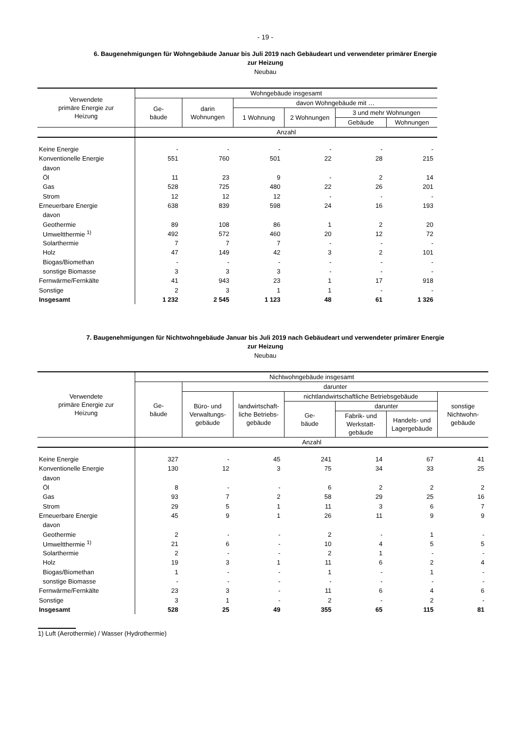- 19 -
6. Baugenehmigungen für Wohngebäude Januar bis Juli 2019 nach Gebäudeart und verwendeter primärer Energie
zur Heizung
Neubau
| Verwendete primäre Energie zur Heizung | Wohngebäude insgesamt | | | | | |
| --- | --- | --- | --- | --- | --- | --- |
| | Ge- bäude | darin Wohnungen | davon Wohngebäude mit … | | | |
| | | | 1 Wohnung | 2 Wohnungen | 3 und mehr Wohnungen | |
| | | | | | Gebäude | Wohnungen |
| | Anzahl | | | | | |
| Keine Energie | - | - | - | - | - | - |
| Konventionelle Energie | 551 | 760 | 501 | 22 | 28 | 215 |
| davon | | | | | | |
| Öl | 11 | 23 | 9 | - | 2 | 14 |
| Gas | 528 | 725 | 480 | 22 | 26 | 201 |
| Strom | 12 | 12 | 12 | - | - | - |
| Erneuerbare Energie | 638 | 839 | 598 | 24 | 16 | 193 |
| davon | | | | | | |
| Geothermie | 89 | 108 | 86 | 1 | 2 | 20 |
| Umweltthermie <sup>1)</sup> | 492 | 572 | 460 | 20 | 12 | 72 |
| Solarthermie | 7 | 7 | 7 | - | - | - |
| Holz | 47 | 149 | 42 | 3 | 2 | 101 |
| Biogas/Biomethan | - | - | - | - | - | - |
| sonstige Biomasse | 3 | 3 | 3 | - | - | - |
| Fernwärme/Fernkälte | 41 | 943 | 23 | 1 | 17 | 918 |
| Sonstige | 2 | 3 | 1 | 1 | - | - |
| Insgesamt | 1 232 | 2 545 | 1 123 | 48 | 61 | 1 326 |
7. Baugenehmigungen für Nichtwohngebäude Januar bis Juli 2019 nach Gebäudeart und verwendeter primärer Energie
zur Heizung
Neubau
| Verwendete primäre Energie zur Heizung | Nichtwohngebäude insgesamt | | | | | | |
| --- | --- | --- | --- | --- | --- | --- | --- |
| | Ge- bäude | darunter | | | | | |
| | | Büro- und Verwaltungs- gebäude | landwirtschaft- liche Betriebs- gebäude | nichtlandwirtschaftliche Betriebsgebäude | | | sonstige Nichtwohn- gebäude |
| | | | | Ge- bäude | darunter | | |
| | | | | | Fabrik- und Werkstatt- gebäude | Handels- und Lagergebäude | |
| | Anzahl | | | | | | |
| Keine Energie | 327 | - | 45 | 241 | 14 | 67 | 41 |
| Konventionelle Energie | 130 | 12 | 3 | 75 | 34 | 33 | 25 |
| davon | | | | | | | |
| Öl | 8 | - | - | 6 | 2 | 2 | 2 |
| Gas | 93 | 7 | 2 | 58 | 29 | 25 | 16 |
| Strom | 29 | 5 | 1 | 11 | 3 | 6 | 7 |
| Erneuerbare Energie | 45 | 9 | 1 | 26 | 11 | 9 | 9 |
| davon | | | | | | | |
| Geothermie | 2 | - | - | 2 | - | 1 | - |
| Umweltthermie <sup>1)</sup> | 21 | 6 | - | 10 | 4 | 5 | 5 |
| Solarthermie | 2 | - | - | 2 | 1 | - | - |
| Holz | 19 | 3 | 1 | 11 | 6 | 2 | 4 |
| Biogas/Biomethan | 1 | - | - | 1 | - | 1 | - |
| sonstige Biomasse | - | - | - | - | - | - | - |
| Fernwärme/Fernkälte | 23 | 3 | - | 11 | 6 | 4 | 6 |
| Sonstige | 3 | 1 | - | 2 | - | 2 | - |
| Insgesamt | 528 | 25 | 49 | 355 | 65 | 115 | 81 |
1) Luft (Aerothermie) / Wasser (Hydrothermie)